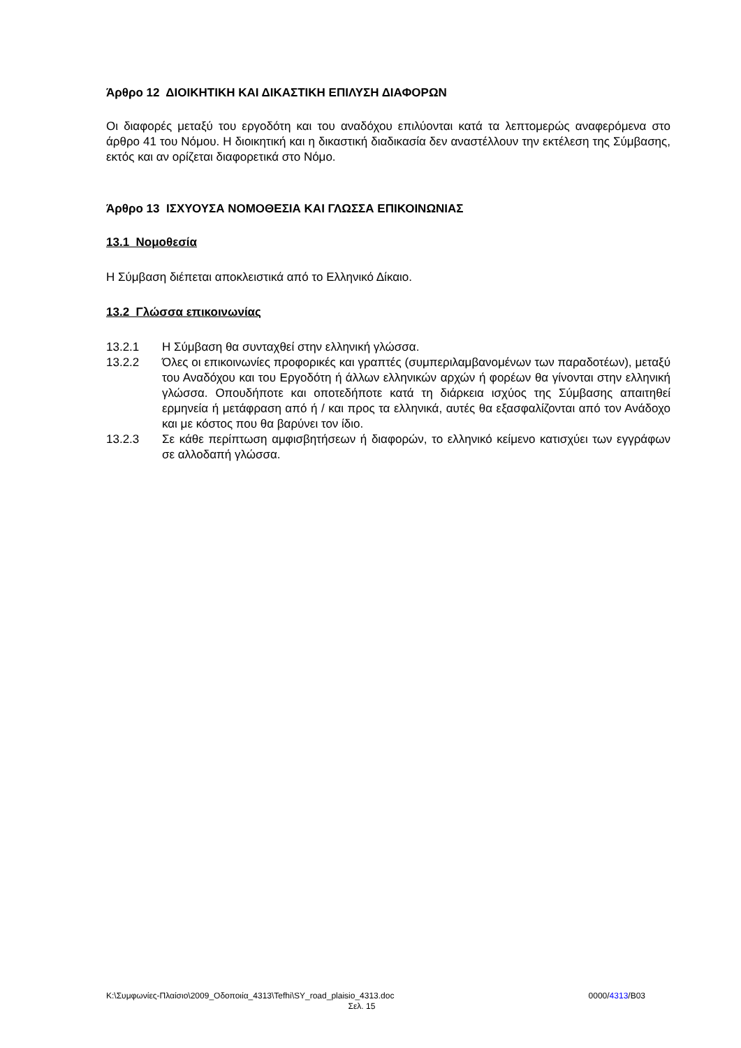Άρθρο 12 ΔΙΟΙΚΗΤΙΚΗ ΚΑΙ ΔΙΚΑΣΤΙΚΗ ΕΠΙΛΥΣΗ ΔΙΑΦΟΡΩΝ
Οι διαφορές μεταξύ του εργοδότη και του αναδόχου επιλύονται κατά τα λεπτομερώς αναφερόμενα στο άρθρο 41 του Νόμου. Η διοικητική και η δικαστική διαδικασία δεν αναστέλλουν την εκτέλεση της Σύμβασης, εκτός και αν ορίζεται διαφορετικά στο Νόμο.
Άρθρο 13 ΙΣΧΥΟΥΣΑ ΝΟΜΟΘΕΣΙΑ ΚΑΙ ΓΛΩΣΣΑ ΕΠΙΚΟΙΝΩΝΙΑΣ
13.1 Νομοθεσία
Η Σύμβαση διέπεται αποκλειστικά από το Ελληνικό Δίκαιο.
13.2 Γλώσσα επικοινωνίας
13.2.1 Η Σύμβαση θα συνταχθεί στην ελληνική γλώσσα.
13.2.2 Όλες οι επικοινωνίες προφορικές και γραπτές (συμπεριλαμβανομένων των παραδοτέων), μεταξύ του Αναδόχου και του Εργοδότη ή άλλων ελληνικών αρχών ή φορέων θα γίνονται στην ελληνική γλώσσα. Οπουδήποτε και οποτεδήποτε κατά τη διάρκεια ισχύος της Σύμβασης απαιτηθεί ερμηνεία ή μετάφραση από ή / και προς τα ελληνικά, αυτές θα εξασφαλίζονται από τον Ανάδοχο και με κόστος που θα βαρύνει τον ίδιο.
13.2.3 Σε κάθε περίπτωση αμφισβητήσεων ή διαφορών, το ελληνικό κείμενο κατισχύει των εγγράφων σε αλλοδαπή γλώσσα.
K:\Συμφωνίες-Πλαίσιο\2009_Οδοποιία_4313\Tefhi\SY_road_plaisio_4313.doc 0000/4313/B03
Σελ. 15